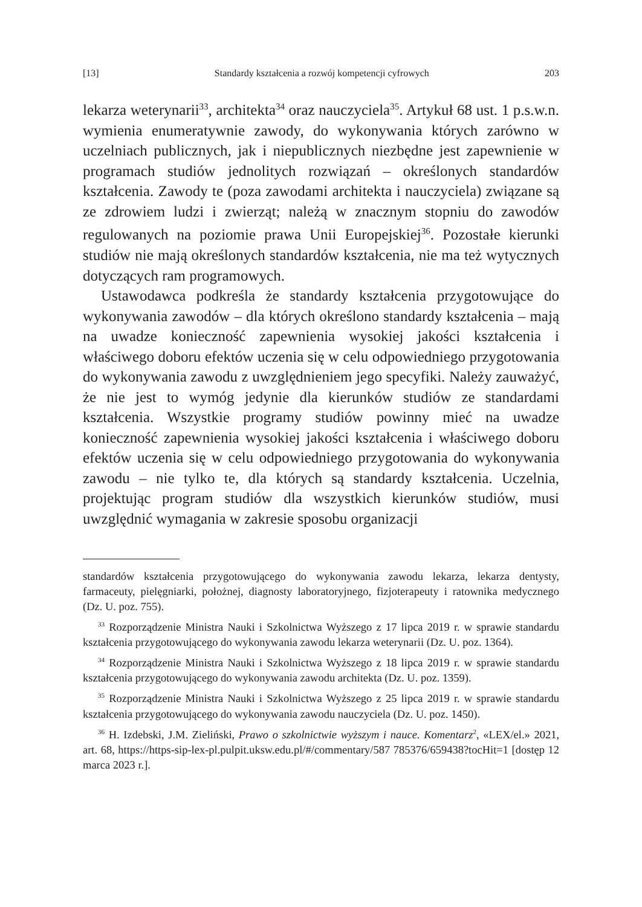[13] Standardy kształcenia a rozwój kompetencji cyfrowych 203
lekarza weterynarii<sup>33</sup>, architekta<sup>34</sup> oraz nauczyciela<sup>35</sup>. Artykuł 68 ust. 1 p.s.w.n. wymienia enumeratywnie zawody, do wykonywania których zarówno w uczelniach publicznych, jak i niepublicznych niezbędne jest zapewnienie w programach studiów jednolitych rozwiązań – określonych standardów kształcenia. Zawody te (poza zawodami architekta i nauczyciela) związane są ze zdrowiem ludzi i zwierząt; należą w znacznym stopniu do zawodów regulowanych na poziomie prawa Unii Europejskiej<sup>36</sup>. Pozostałe kierunki studiów nie mają określonych standardów kształcenia, nie ma też wytycznych dotyczących ram programowych.
Ustawodawca podkreśla że standardy kształcenia przygotowujące do wykonywania zawodów – dla których określono standardy kształcenia – mają na uwadze konieczność zapewnienia wysokiej jakości kształcenia i właściwego doboru efektów uczenia się w celu odpowiedniego przygotowania do wykonywania zawodu z uwzględnieniem jego specyfiki. Należy zauważyć, że nie jest to wymóg jedynie dla kierunków studiów ze standardami kształcenia. Wszystkie programy studiów powinny mieć na uwadze konieczność zapewnienia wysokiej jakości kształcenia i właściwego doboru efektów uczenia się w celu odpowiedniego przygotowania do wykonywania zawodu – nie tylko te, dla których są standardy kształcenia. Uczelnia, projektując program studiów dla wszystkich kierunków studiów, musi uwzględnić wymagania w zakresie sposobu organizacji
standardów kształcenia przygotowującego do wykonywania zawodu lekarza, lekarza dentysty, farmaceuty, pielęgniarki, położnej, diagnosty laboratoryjnego, fizjoterapeuty i ratownika medycznego (Dz. U. poz. 755).
<sup>33</sup> Rozporządzenie Ministra Nauki i Szkolnictwa Wyższego z 17 lipca 2019 r. w sprawie standardu kształcenia przygotowującego do wykonywania zawodu lekarza weterynarii (Dz. U. poz. 1364).
<sup>34</sup> Rozporządzenie Ministra Nauki i Szkolnictwa Wyższego z 18 lipca 2019 r. w sprawie standardu kształcenia przygotowującego do wykonywania zawodu architekta (Dz. U. poz. 1359).
<sup>35</sup> Rozporządzenie Ministra Nauki i Szkolnictwa Wyższego z 25 lipca 2019 r. w sprawie standardu kształcenia przygotowującego do wykonywania zawodu nauczyciela (Dz. U. poz. 1450).
<sup>36</sup> H. Izdebski, J.M. Zieliński, Prawo o szkolnictwie wyższym i nauce. Komentarz<sup>2</sup>, «LEX/el.» 2021, art. 68, https://https-sip-lex-pl.pulpit.uksw.edu.pl/#/commentary/587 785376/659438?tocHit=1 [dostęp 12 marca 2023 r.].